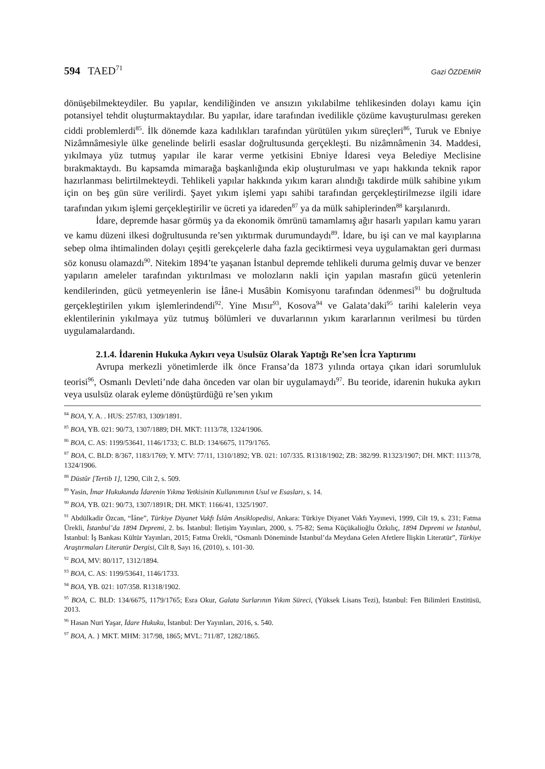594 TAED<sup>71</sup> Gazi ÖZDEMİR
dönüşebilmekteydiler. Bu yapılar, kendiliğinden ve ansızın yıkılabilme tehlikesinden dolayı kamu için potansiyel tehdit oluşturmaktaydılar. Bu yapılar, idare tarafından ivedilikle çözüme kavuşturulması gereken ciddi problemlerdi<sup>85</sup>. İlk dönemde kaza kadılıkları tarafından yürütülen yıkım süreçleri<sup>86</sup>, Turuk ve Ebniye Nizâmnâmesiyle ülke genelinde belirli esaslar doğrultusunda gerçekleşti. Bu nizâmnâmenin 34. Maddesi, yıkılmaya yüz tutmuş yapılar ile karar verme yetkisini Ebniye İdaresi veya Belediye Meclisine bırakmaktaydı. Bu kapsamda mimarağa başkanlığında ekip oluşturulması ve yapı hakkında teknik rapor hazırlanması belirtilmekteydi. Tehlikeli yapılar hakkında yıkım kararı alındığı takdirde mülk sahibine yıkım için on beş gün süre verilirdi. Şayet yıkım işlemi yapı sahibi tarafından gerçekleştirilmezse ilgili idare tarafından yıkım işlemi gerçekleştirilir ve ücreti ya idareden<sup>87</sup> ya da mülk sahiplerinden<sup>88</sup> karşılanırdı.
İdare, depremde hasar görmüş ya da ekonomik ömrünü tamamlamış ağır hasarlı yapıları kamu yararı ve kamu düzeni ilkesi doğrultusunda re’sen yıktırmak durumundaydı<sup>89</sup>. İdare, bu işi can ve mal kayıplarına sebep olma ihtimalinden dolayı çeşitli gerekçelerle daha fazla geciktirmesi veya uygulamaktan geri durması söz konusu olamazdı<sup>90</sup>. Nitekim 1894’te yaşanan İstanbul depremde tehlikeli duruma gelmiş duvar ve benzer yapıların ameleler tarafından yıktırılması ve molozların nakli için yapılan masrafın gücü yetenlerin kendilerinden, gücü yetmeyenlerin ise İâne-i Musâbin Komisyonu tarafından ödenmesi<sup>91</sup> bu doğrultuda gerçekleştirilen yıkım işlemlerindendi<sup>92</sup>. Yine Mısır<sup>93</sup>, Kosova<sup>94</sup> ve Galata’daki<sup>95</sup> tarihi kalelerin veya eklentilerinin yıkılmaya yüz tutmuş bölümleri ve duvarlarının yıkım kararlarının verilmesi bu türden uygulamalardandı.
2.1.4. İdarenin Hukuka Aykırı veya Usulsüz Olarak Yaptığı Re’sen İcra Yaptırımı
Avrupa merkezli yönetimlerde ilk önce Fransa’da 1873 yılında ortaya çıkan idari sorumluluk teorisi<sup>96</sup>, Osmanlı Devleti’nde daha önceden var olan bir uygulamaydı<sup>97</sup>. Bu teoride, idarenin hukuka aykırı veya usulsüz olarak eyleme dönüştürdüğü re’sen yıkım
<sup>84</sup> BOA, Y. A. . HUS: 257/83, 1309/1891.
<sup>85</sup> BOA, YB. 021: 90/73, 1307/1889; DH. MKT: 1113/78, 1324/1906.
<sup>86</sup> BOA, C. AS: 1199/53641, 1146/1733; C. BLD: 134/6675, 1179/1765.
<sup>87</sup> BOA, C. BLD: 8/367, 1183/1769; Y. MTV: 77/11, 1310/1892; YB. 021: 107/335. R1318/1902; ZB: 382/99. R1323/1907; DH. MKT: 1113/78, 1324/1906.
<sup>88</sup> Düstûr [Tertib 1], 1290, Cilt 2, s. 509.
<sup>89</sup> Yasin, İmar Hukukunda İdarenin Yıkma Yetkisinin Kullanımının Usul ve Esasları, s. 14.
<sup>90</sup> BOA, YB. 021: 90/73, 1307/1891R; DH. MKT: 1166/41, 1325/1907.
<sup>91</sup> Abdülkadir Özcan, “İâne”, Türkiye Diyanet Vakfı İslâm Ansiklopedisi, Ankara: Türkiye Diyanet Vakfı Yayınevi, 1999, Cilt 19, s. 231; Fatma Ürekli, İstanbul’da 1894 Depremi, 2. bs. İstanbul: İletişim Yayınları, 2000, s. 75-82; Sema Küçükalioğlu Özkılıç, 1894 Depremi ve İstanbul, İstanbul: İş Bankası Kültür Yayınları, 2015; Fatma Ürekli, “Osmanlı Döneminde İstanbul’da Meydana Gelen Afetlere İlişkin Literatür”, Türkiye Araştırmaları Literatür Dergisi, Cilt 8, Sayı 16, (2010), s. 101-30.
<sup>92</sup> BOA, MV: 80/117, 1312/1894.
<sup>93</sup> BOA, C. AS: 1199/53641, 1146/1733.
<sup>94</sup> BOA, YB. 021: 107/358. R1318/1902.
<sup>95</sup> BOA, C. BLD: 134/6675, 1179/1765; Esra Okur, Galata Surlarının Yıkım Süreci, (Yüksek Lisans Tezi), İstanbul: Fen Bilimleri Enstitüsü, 2013.
<sup>96</sup> Hasan Nuri Yaşar, İdare Hukuku, İstanbul: Der Yayınları, 2016, s. 540.
<sup>97</sup> BOA, A. } MKT. MHM: 317/98, 1865; MVL: 711/87, 1282/1865.